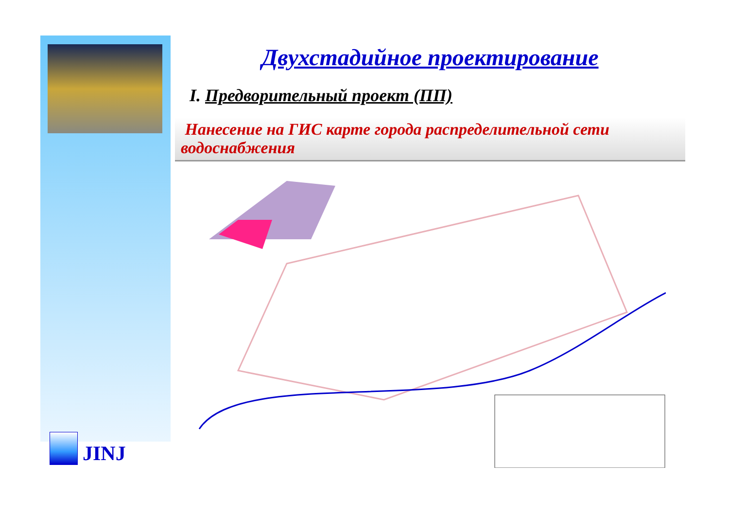JINJ
Двухстадийное проектирование
I. Предворительный проект (ПП)
Нанесение на ГИС карте города распределительной сети водоснабжения